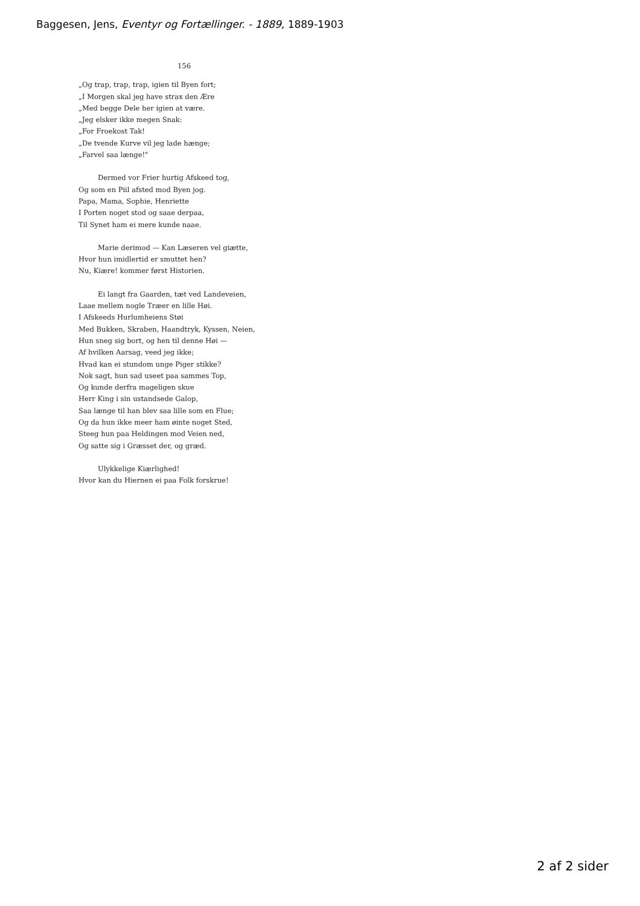Baggesen, Jens, Eventyr og Fortællinger. - 1889, 1889-1903
156
„Og trap, trap, trap, igien til Byen fort;
„I Morgen skal jeg have strax den Ære
„Med begge Dele her igien at være.
„Jeg elsker ikke megen Snak:
„For Froekost Tak!
„De tvende Kurve vil jeg lade hænge;
„Farvel saa længe!"
Dermed vor Frier hurtig Afskeed tog,
Og som en Piil afsted mod Byen jog.
Papa, Mama, Sophie, Henriette
I Porten noget stod og saae derpaa,
Til Synet ham ei mere kunde naae.
Marie derimod — Kan Læseren vel giætte,
Hvor hun imidlertid er smuttet hen?
Nu, Kiære! kommer først Historien.
Ei langt fra Gaarden, tæt ved Landeveien,
Laae mellem nogle Træer en lille Høi.
I Afskeeds Hurlumheiens Støi
Med Bukken, Skraben, Haandtryk, Kyssen, Neien,
Hun sneg sig bort, og hen til denne Høi —
Af hvilken Aarsag, veed jeg ikke;
Hvad kan ei stundom unge Piger stikke?
Nok sagt, hun sad useet paa sammes Top,
Og kunde derfra mageligen skue
Herr King i sin ustandsede Galop,
Saa længe til han blev saa lille som en Flue;
Og da hun ikke meer ham øinte noget Sted,
Steeg hun paa Heldingen mod Veien ned,
Og satte sig i Græsset der, og græd.
Ulykkelige Kiærlighed!
Hvor kan du Hiernen ei paa Folk forskrue!
2 af 2 sider